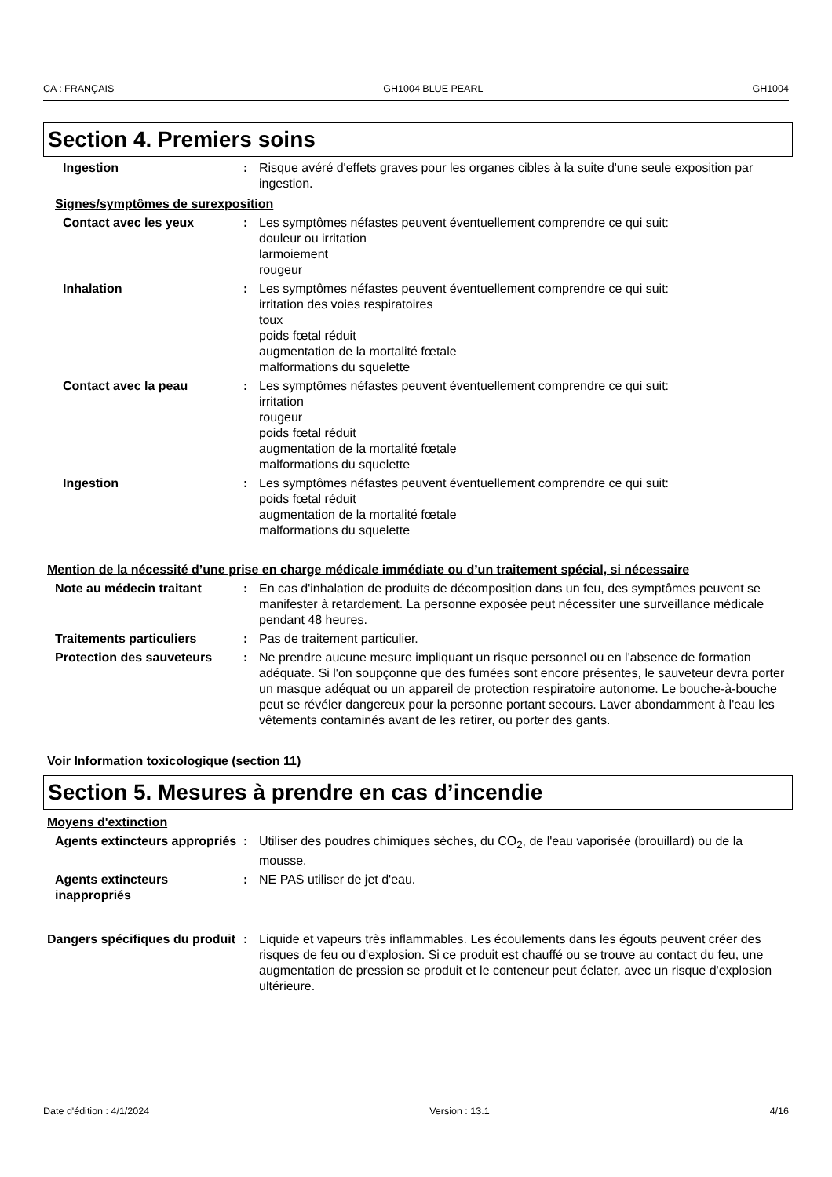CA : FRANÇAIS GH1004 BLUE PEARL GH1004
Section 4. Premiers soins
Ingestion : Risque avéré d'effets graves pour les organes cibles à la suite d'une seule exposition par ingestion.
Signes/symptômes de surexposition
Contact avec les yeux : Les symptômes néfastes peuvent éventuellement comprendre ce qui suit:
douleur ou irritation
larmoiement
rougeur
Inhalation : Les symptômes néfastes peuvent éventuellement comprendre ce qui suit:
irritation des voies respiratoires
toux
poids fœtal réduit
augmentation de la mortalité fœtale
malformations du squelette
Contact avec la peau : Les symptômes néfastes peuvent éventuellement comprendre ce qui suit:
irritation
rougeur
poids fœtal réduit
augmentation de la mortalité fœtale
malformations du squelette
Ingestion : Les symptômes néfastes peuvent éventuellement comprendre ce qui suit:
poids fœtal réduit
augmentation de la mortalité fœtale
malformations du squelette
Mention de la nécessité d’une prise en charge médicale immédiate ou d’un traitement spécial, si nécessaire
Note au médecin traitant : En cas d'inhalation de produits de décomposition dans un feu, des symptômes peuvent se manifester à retardement. La personne exposée peut nécessiter une surveillance médicale pendant 48 heures.
Traitements particuliers : Pas de traitement particulier.
Protection des sauveteurs : Ne prendre aucune mesure impliquant un risque personnel ou en l'absence de formation adéquate. Si l'on soupçonne que des fumées sont encore présentes, le sauveteur devra porter un masque adéquat ou un appareil de protection respiratoire autonome. Le bouche-à-bouche peut se révéler dangereux pour la personne portant secours. Laver abondamment à l'eau les vêtements contaminés avant de les retirer, ou porter des gants.
Voir Information toxicologique (section 11)
Section 5. Mesures à prendre en cas d’incendie
Moyens d'extinction
Agents extincteurs appropriés
: Utiliser des poudres chimiques sèches, du CO<sub>2</sub>, de l'eau vaporisée (brouillard) ou de la mousse.
Agents extincteurs inappropriés
: NE PAS utiliser de jet d'eau.
Dangers spécifiques du produit
: Liquide et vapeurs très inflammables. Les écoulements dans les égouts peuvent créer des risques de feu ou d'explosion. Si ce produit est chauffé ou se trouve au contact du feu, une augmentation de pression se produit et le conteneur peut éclater, avec un risque d'explosion ultérieure.
Date d'édition : 4/1/2024 Version : 13.1 4/16